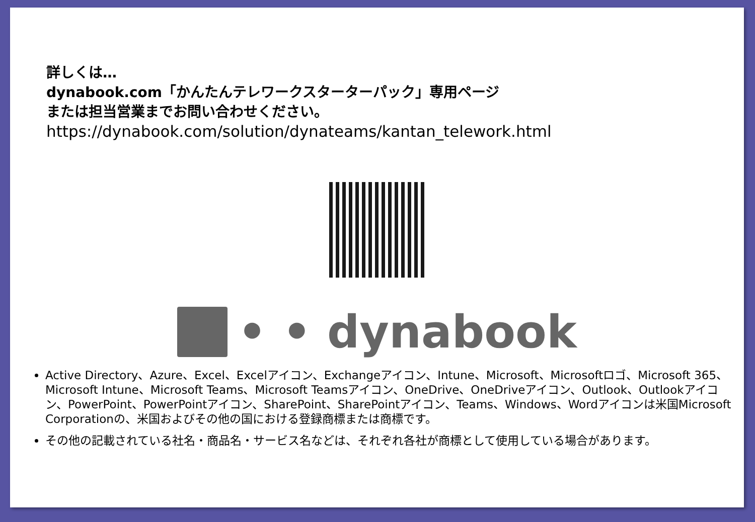詳しくは…
dynabook.com「かんたんテレワークスターターパック」専用ページ
または担当営業までお問い合わせください。
https://dynabook.com/solution/dynateams/kantan_telework.html
• • dynabook
Active Directory、Azure、Excel、Excelアイコン、Exchangeアイコン、Intune、Microsoft、Microsoftロゴ、Microsoft 365、Microsoft Intune、Microsoft Teams、Microsoft Teamsアイコン、OneDrive、OneDriveアイコン、Outlook、Outlookアイコン、PowerPoint、PowerPointアイコン、SharePoint、SharePointアイコン、Teams、Windows、Wordアイコンは米国Microsoft Corporationの、米国およびその他の国における登録商標または商標です。
その他の記載されている社名・商品名・サービス名などは、それぞれ各社が商標として使用している場合があります。